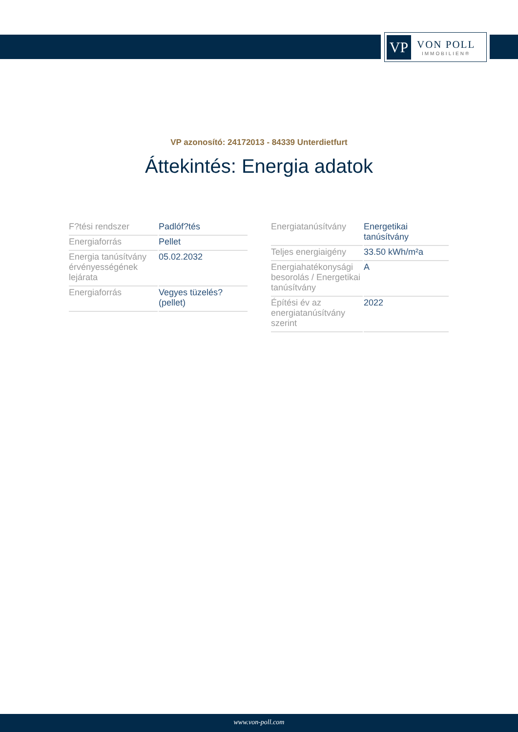VP
VON POLL
IMMOBILIEN®
VP azonosító: 24172013 - 84339 Unterdietfurt
Áttekintés: Energia adatok
| F?tési rendszer | Padlóf?tés |
| Energiaforrás | Pellet |
| Energia tanúsítvány érvényességének lejárata | 05.02.2032 |
| Energiaforrás | Vegyes tüzelés? (pellet) |
| Energiatanúsítvány | Energetikai tanúsítvány |
| Teljes energiaigény | 33.50 kWh/m²a |
| Energiahatékonysági besorolás / Energetikai tanúsítvány | A |
| Építési év az energiatanúsítvány szerint | 2022 |
www.von-poll.com